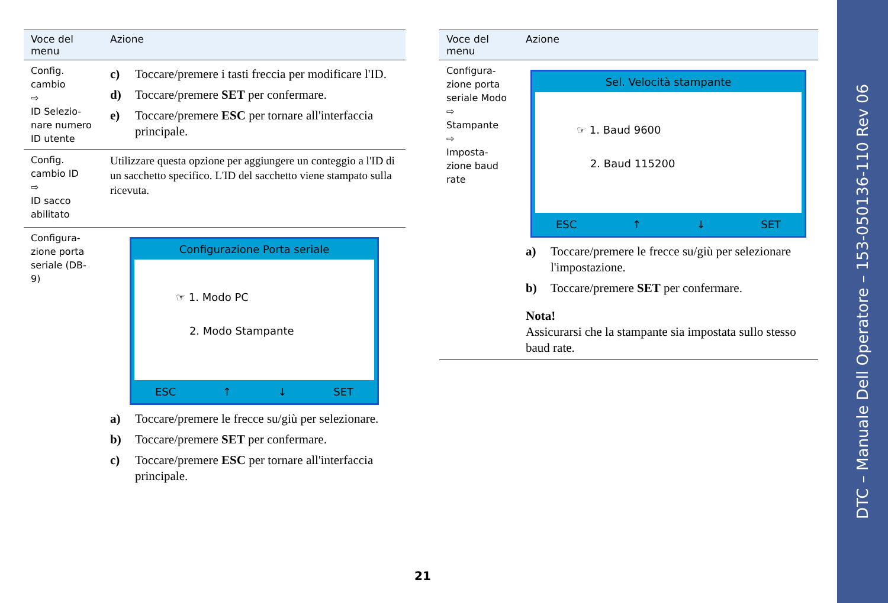| Voce del menu | Azione |
| --- | --- |
| Config. cambio ⇨ ID Selezio-nare numero ID utente | c) Toccare/premere i tasti freccia per modificare l'ID. d) Toccare/premere SET per confermare. e) Toccare/premere ESC per tornare all'interfaccia principale. |
| Config. cambio ID ⇨ ID sacco abilitato | Utilizzare questa opzione per aggiungere un conteggio a l'ID di un sacchetto specifico. L'ID del sacchetto viene stampato sulla ricevuta. |
| Configura-zione porta seriale (DB-9) | Configurazione Porta seriale ☞ 1. Modo PC 2. Modo Stampante ESC ↑ ↓ SET a) Toccare/premere le frecce su/giù per selezionare. b) Toccare/premere SET per confermare. c) Toccare/premere ESC per tornare all'interfaccia principale. |
| Voce del menu | Azione |
| --- | --- |
| Configura-zione porta seriale Modo ⇨ Stampante ⇨ Imposta-zione baud rate | Sel. Velocità stampante ☞ 1. Baud 9600 2. Baud 115200 ESC ↑ ↓ SET a) Toccare/premere le frecce su/giù per selezionare l'impostazione. b) Toccare/premere SET per confermare. Nota! Assicurarsi che la stampante sia impostata sullo stesso baud rate. |
21
DTC – Manuale Dell Operatore – 153-050136-110 Rev 06